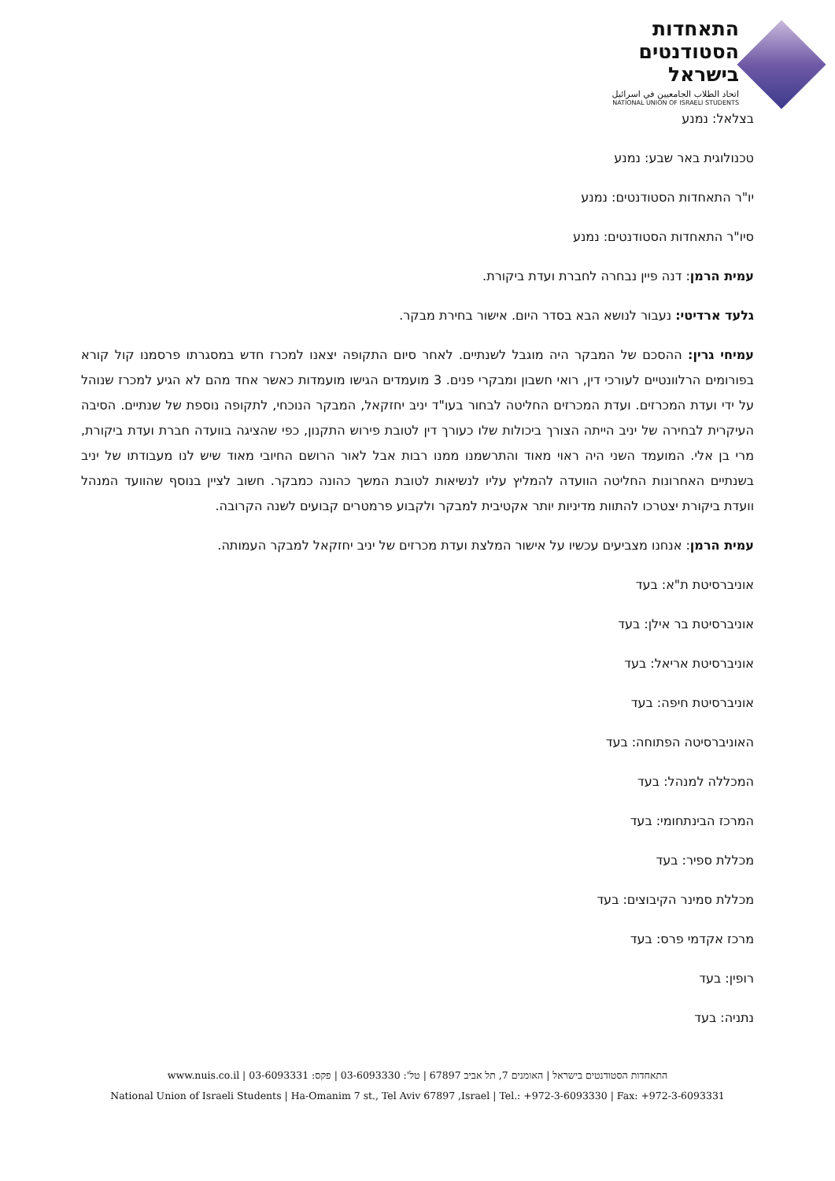התאחדות
הסטודנטים
בישראל
اتحاد الطلاب الجامعيين في اسرائيل
NATIONAL UNION OF ISRAELI STUDENTS
בצלאל: נמנע
טכנולוגית באר שבע: נמנע
יו"ר התאחדות הסטודנטים: נמנע
סיו"ר התאחדות הסטודנטים: נמנע
עמית הרמן: דנה פיין נבחרה לחברת ועדת ביקורת.
גלעד ארדיטי: נעבור לנושא הבא בסדר היום. אישור בחירת מבקר.
עמיחי גרין: ההסכם של המבקר היה מוגבל לשנתיים. לאחר סיום התקופה יצאנו למכרז חדש במסגרתו פרסמנו קול קורא בפורומים הרלוונטיים לעורכי דין, רואי חשבון ומבקרי פנים. 3 מועמדים הגישו מועמדות כאשר אחד מהם לא הגיע למכרז שנוהל על ידי ועדת המכרזים. ועדת המכרזים החליטה לבחור בעו"ד יניב יחזקאל, המבקר הנוכחי, לתקופה נוספת של שנתיים. הסיבה העיקרית לבחירה של יניב הייתה הצורך ביכולות שלו כעורך דין לטובת פירוש התקנון, כפי שהציגה בוועדה חברת ועדת ביקורת, מרי בן אלי. המועמד השני היה ראוי מאוד והתרשמנו ממנו רבות אבל לאור הרושם החיובי מאוד שיש לנו מעבודתו של יניב בשנתיים האחרונות החליטה הוועדה להמליץ עליו לנשיאות לטובת המשך כהונה כמבקר. חשוב לציין בנוסף שהוועד המנהל וועדת ביקורת יצטרכו להתוות מדיניות יותר אקטיבית למבקר ולקבוע פרמטרים קבועים לשנה הקרובה.
עמית הרמן: אנחנו מצביעים עכשיו על אישור המלצת ועדת מכרזים של יניב יחזקאל למבקר העמותה.
אוניברסיטת ת"א: בעד
אוניברסיטת בר אילן: בעד
אוניברסיטת אריאל: בעד
אוניברסיטת חיפה: בעד
האוניברסיטה הפתוחה: בעד
המכללה למנהל: בעד
המרכז הבינתחומי: בעד
מכללת ספיר: בעד
מכללת סמינר הקיבוצים: בעד
מרכז אקדמי פרס: בעד
רופין: בעד
נתניה: בעד
התאחדות הסטודנטים בישראל | האומנים 7, תל אביב 67897 | טל': 03-6093330 | פקס: 03-6093331 | www.nuis.co.il
National Union of Israeli Students | Ha-Omanim 7 st., Tel Aviv 67897 ,Israel | Tel.: +972-3-6093330 | Fax: +972-3-6093331